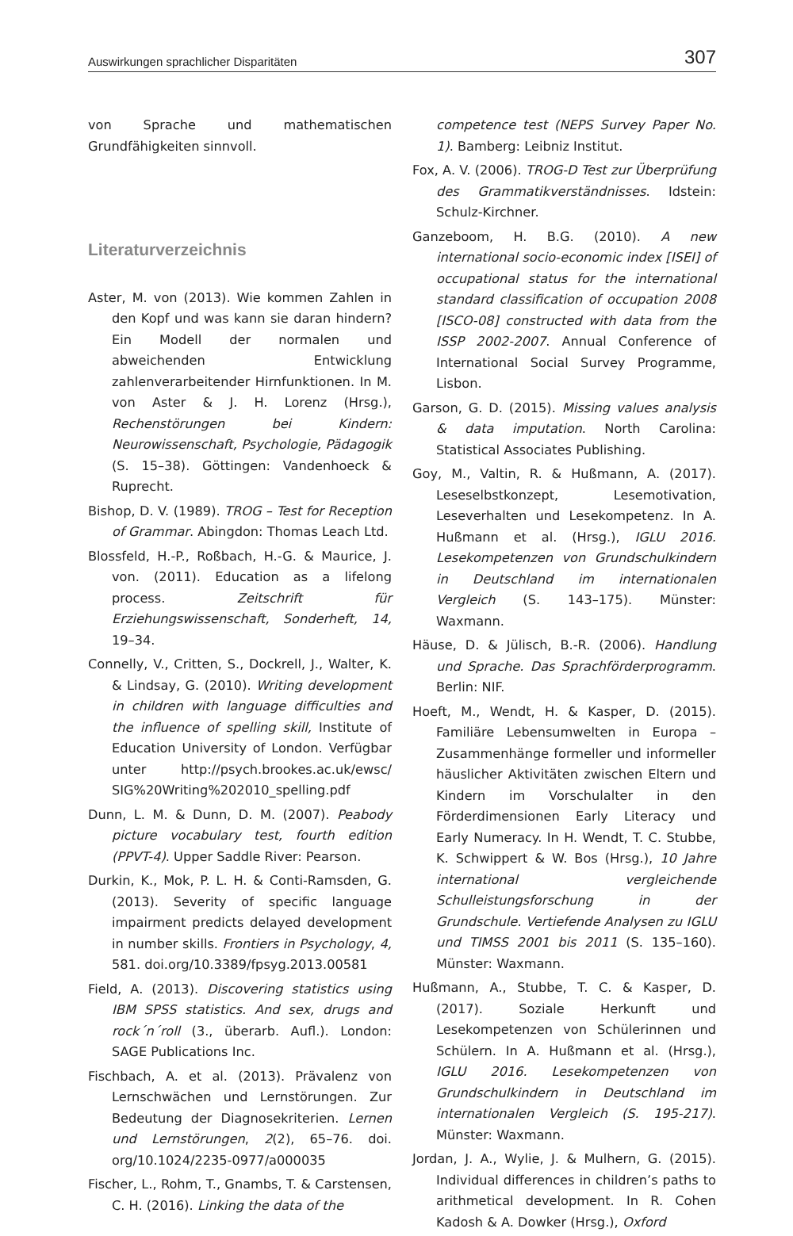Auswirkungen sprachlicher Disparitäten 307
von Sprache und mathematischen Grundfähigkeiten sinnvoll.
Literaturverzeichnis
Aster, M. von (2013). Wie kommen Zahlen in den Kopf und was kann sie daran hindern? Ein Modell der normalen und abweichenden Entwicklung zahlenverarbeitender Hirnfunktionen. In M. von Aster & J. H. Lorenz (Hrsg.), Rechenstörungen bei Kindern: Neurowissenschaft, Psychologie, Pädagogik (S. 15–38). Göttingen: Vandenhoeck & Ruprecht.
Bishop, D. V. (1989). TROG – Test for Reception of Grammar. Abingdon: Thomas Leach Ltd.
Blossfeld, H.-P., Roßbach, H.-G. & Maurice, J. von. (2011). Education as a lifelong process. Zeitschrift für Erziehungswissenschaft, Sonderheft, 14, 19–34.
Connelly, V., Critten, S., Dockrell, J., Walter, K. & Lindsay, G. (2010). Writing development in children with language difficulties and the influence of spelling skill, Institute of Education University of London. Verfügbar unter http://psych.brookes.ac.uk/ewsc/ SIG%20Writing%202010_spelling.pdf
Dunn, L. M. & Dunn, D. M. (2007). Peabody picture vocabulary test, fourth edition (PPVT-4). Upper Saddle River: Pearson.
Durkin, K., Mok, P. L. H. & Conti-Ramsden, G. (2013). Severity of specific language impairment predicts delayed development in number skills. Frontiers in Psychology, 4, 581. doi.org/10.3389/fpsyg.2013.00581
Field, A. (2013). Discovering statistics using IBM SPSS statistics. And sex, drugs and rock´n´roll (3., überarb. Aufl.). London: SAGE Publications Inc.
Fischbach, A. et al. (2013). Prävalenz von Lernschwächen und Lernstörungen. Zur Bedeutung der Diagnosekriterien. Lernen und Lernstörungen, 2(2), 65–76. doi. org/10.1024/2235-0977/a000035
Fischer, L., Rohm, T., Gnambs, T. & Carstensen, C. H. (2016). Linking the data of the
competence test (NEPS Survey Paper No. 1). Bamberg: Leibniz Institut.
Fox, A. V. (2006). TROG-D Test zur Überprüfung des Grammatikverständnisses. Idstein: Schulz-Kirchner.
Ganzeboom, H. B.G. (2010). A new international socio-economic index [ISEI] of occupational status for the international standard classification of occupation 2008 [ISCO-08] constructed with data from the ISSP 2002-2007. Annual Conference of International Social Survey Programme, Lisbon.
Garson, G. D. (2015). Missing values analysis & data imputation. North Carolina: Statistical Associates Publishing.
Goy, M., Valtin, R. & Hußmann, A. (2017). Leseselbstkonzept, Lesemotivation, Leseverhalten und Lesekompetenz. In A. Hußmann et al. (Hrsg.), IGLU 2016. Lesekompetenzen von Grundschulkindern in Deutschland im internationalen Vergleich (S. 143–175). Münster: Waxmann.
Häuse, D. & Jülisch, B.-R. (2006). Handlung und Sprache. Das Sprachförderprogramm. Berlin: NIF.
Hoeft, M., Wendt, H. & Kasper, D. (2015). Familiäre Lebensumwelten in Europa – Zusammenhänge formeller und informeller häuslicher Aktivitäten zwischen Eltern und Kindern im Vorschulalter in den Förderdimensionen Early Literacy und Early Numeracy. In H. Wendt, T. C. Stubbe, K. Schwippert & W. Bos (Hrsg.), 10 Jahre international vergleichende Schulleistungsforschung in der Grundschule. Vertiefende Analysen zu IGLU und TIMSS 2001 bis 2011 (S. 135–160). Münster: Waxmann.
Hußmann, A., Stubbe, T. C. & Kasper, D. (2017). Soziale Herkunft und Lesekompetenzen von Schülerinnen und Schülern. In A. Hußmann et al. (Hrsg.), IGLU 2016. Lesekompetenzen von Grundschulkindern in Deutschland im internationalen Vergleich (S. 195-217). Münster: Waxmann.
Jordan, J. A., Wylie, J. & Mulhern, G. (2015). Individual differences in children’s paths to arithmetical development. In R. Cohen Kadosh & A. Dowker (Hrsg.), Oxford